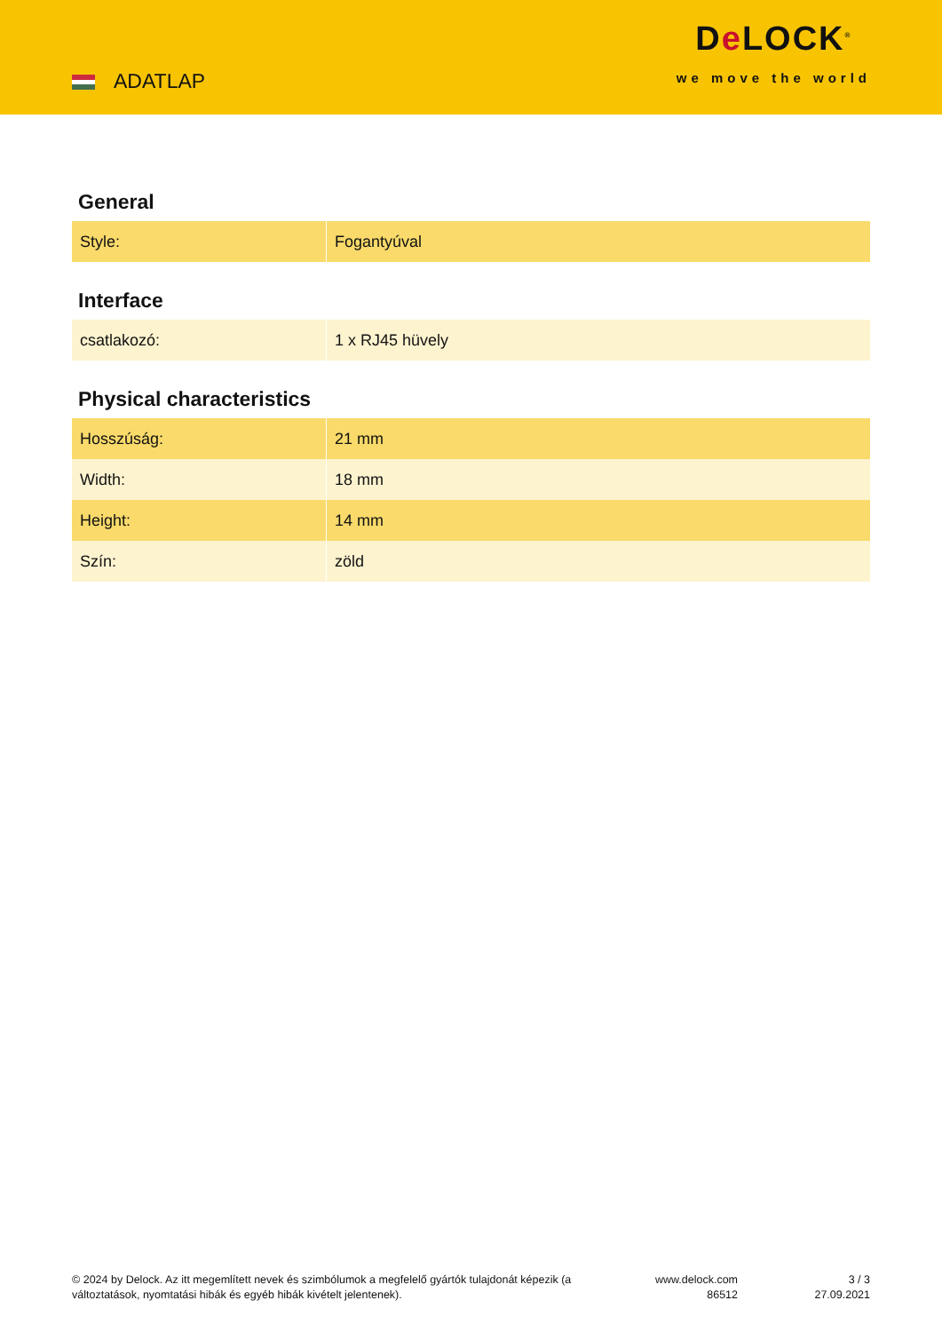ADATLAP
De LOCK<sup>®</sup>
we move the world
General
| Style: | Fogantyúval |
Interface
| csatlakozó: | 1 x RJ45 hüvely |
Physical characteristics
| Hosszúság: | 21 mm |
| Width: | 18 mm |
| Height: | 14 mm |
| Szín: | zöld |
© 2024 by Delock. Az itt megemlített nevek és szimbólumok a megfelelő gyártók tulajdonát képezik (a változtatások, nyomtatási hibák és egyéb hibák kivételt jelentenek).
www.delock.com
86512
3 / 3
27.09.2021